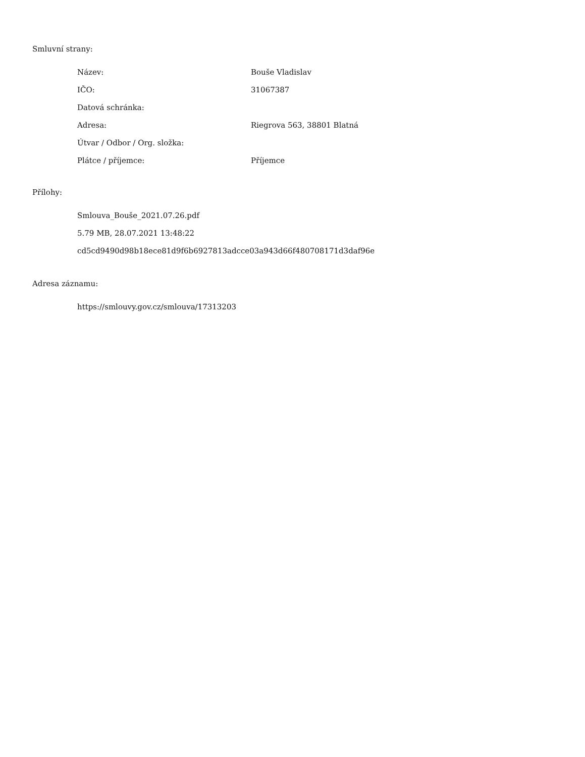Smluvní strany:
| Název: | Bouše Vladislav |
| IČO: | 31067387 |
| Datová schránka: | |
| Adresa: | Riegrova 563, 38801 Blatná |
| Útvar / Odbor / Org. složka: | |
| Plátce / příjemce: | Příjemce |
Přílohy:
Smlouva_Bouše_2021.07.26.pdf
5.79 MB, 28.07.2021 13:48:22
cd5cd9490d98b18ece81d9f6b6927813adcce03a943d66f480708171d3daf96e
Adresa záznamu:
https://smlouvy.gov.cz/smlouva/17313203